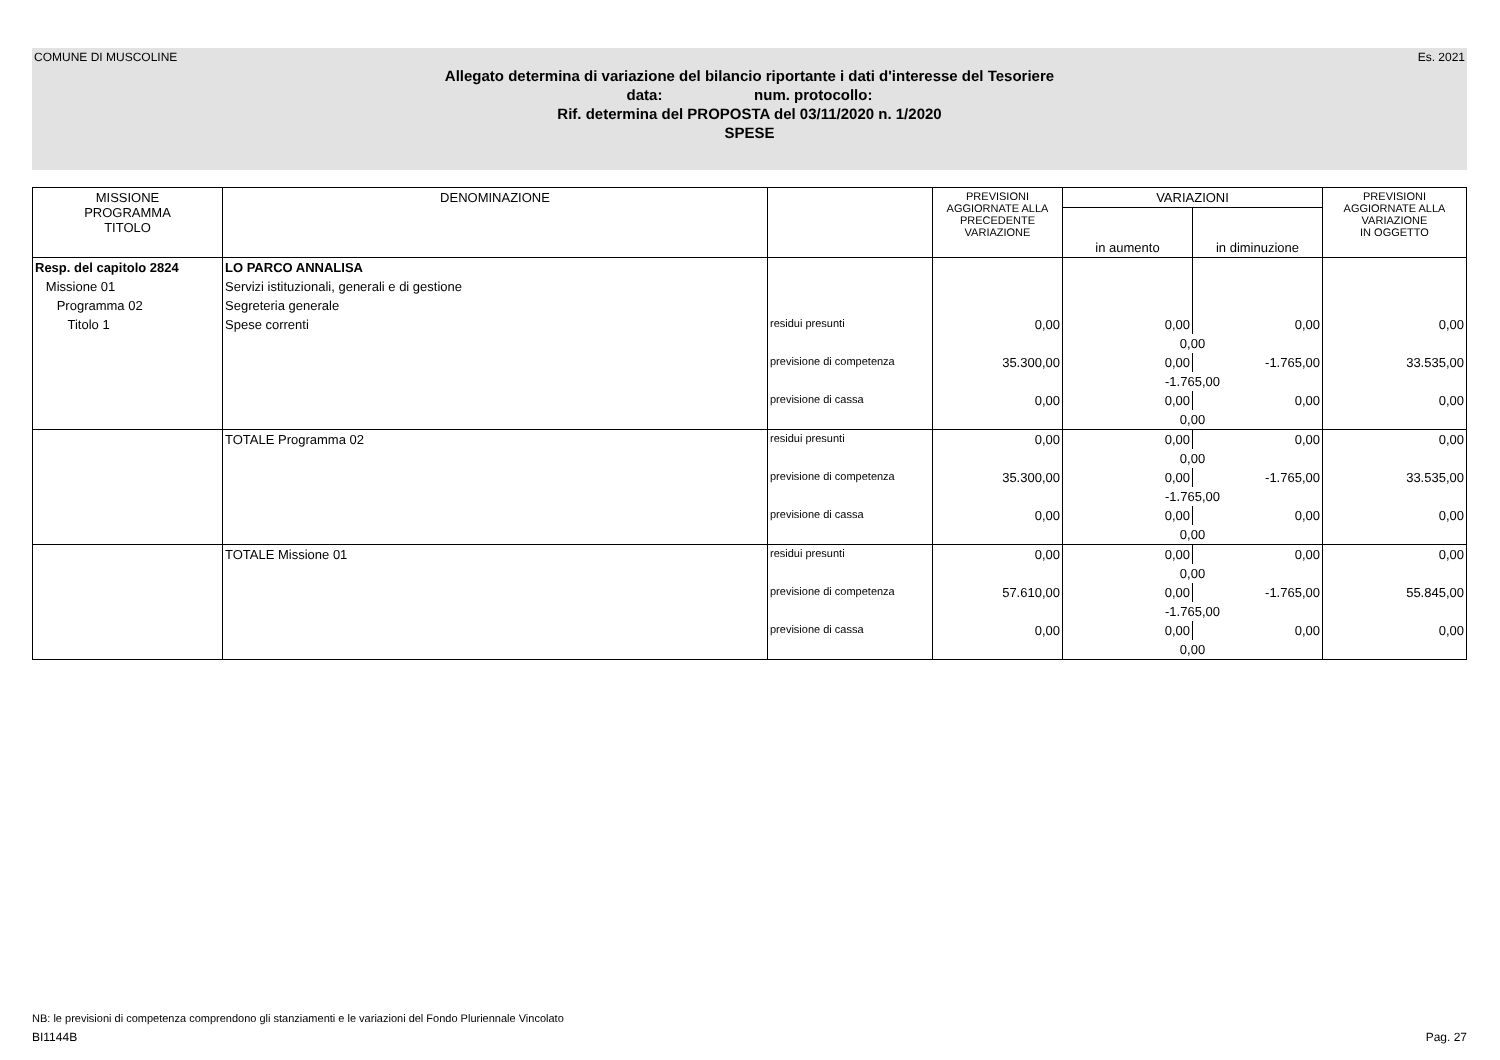COMUNE DI MUSCOLINE Es. 2021
Allegato determina di variazione del bilancio riportante i dati d'interesse del Tesoriere
data: num. protocollo:
Rif. determina del PROPOSTA del 03/11/2020 n. 1/2020
SPESE
| MISSIONE PROGRAMMA TITOLO | DENOMINAZIONE | | PREVISIONI AGGIORNATE ALLA PRECEDENTE VARIAZIONE | VARIAZIONI | | PREVISIONI AGGIORNATE ALLA VARIAZIONE IN OGGETTO |
| --- | --- | --- | --- | --- | --- | --- |
| | | | | in aumento | in diminuzione | |
| Resp. del capitolo 2824 | LO PARCO ANNALISA | | | | | |
| Missione 01 | Servizi istituzionali, generali e di gestione | | | | | |
| Programma 02 | Segreteria generale | | | | | |
| Titolo 1 | Spese correnti | residui presunti | 0,00 | 0,00 | 0,00 | 0,00 |
| | | | | 0,00 | | |
| | | previsione di competenza | 35.300,00 | 0,00 | -1.765,00 | 33.535,00 |
| | | | | -1.765,00 | | |
| | | previsione di cassa | 0,00 | 0,00 | 0,00 | 0,00 |
| | | | | 0,00 | | |
| | TOTALE Programma 02 | residui presunti | 0,00 | 0,00 | 0,00 | 0,00 |
| | | | | 0,00 | | |
| | | previsione di competenza | 35.300,00 | 0,00 | -1.765,00 | 33.535,00 |
| | | | | -1.765,00 | | |
| | | previsione di cassa | 0,00 | 0,00 | 0,00 | 0,00 |
| | | | | 0,00 | | |
| | TOTALE Missione 01 | residui presunti | 0,00 | 0,00 | 0,00 | 0,00 |
| | | | | 0,00 | | |
| | | previsione di competenza | 57.610,00 | 0,00 | -1.765,00 | 55.845,00 |
| | | | | -1.765,00 | | |
| | | previsione di cassa | 0,00 | 0,00 | 0,00 | 0,00 |
| | | | | 0,00 | | |
NB: le previsioni di competenza comprendono gli stanziamenti e le variazioni del Fondo Pluriennale Vincolato
BI1144B Pag. 27